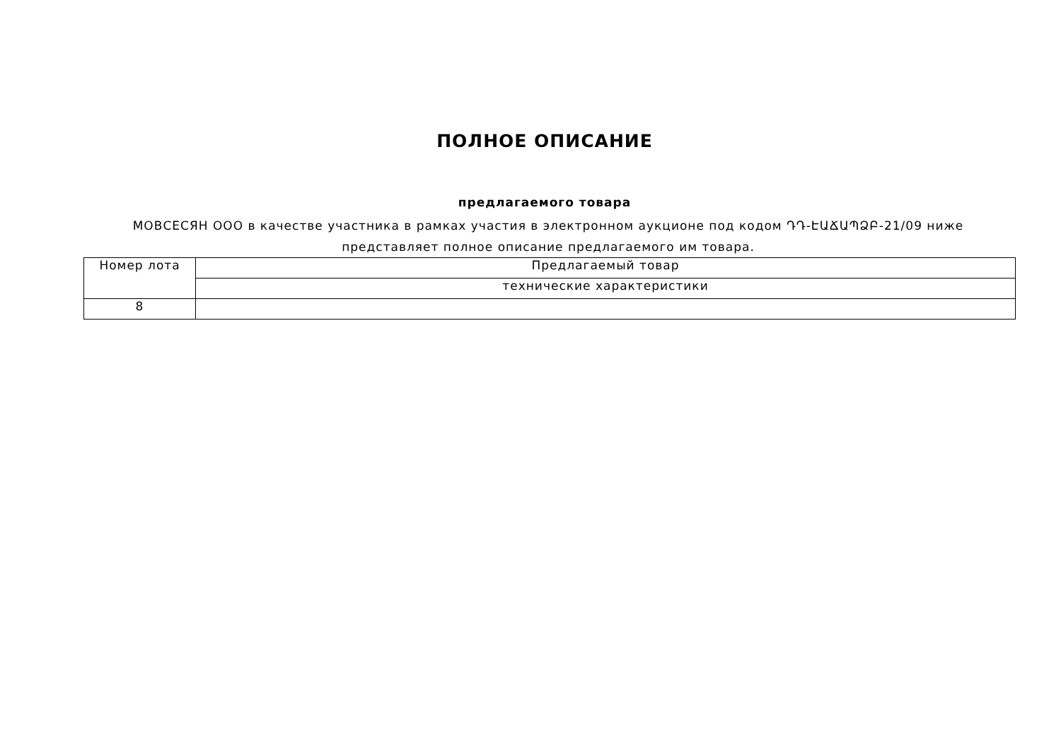ПОЛНОЕ ОПИСАНИЕ
предлагаемого товара
МОВСЕСЯН ООО в качестве участника в рамках участия в электронном аукционе под кодом ԴԴ-ԷԱՃԱՊՁԲ-21/09 ниже представляет полное описание предлагаемого им товара.
| Номер лота | Предлагаемый товар |
| | технические характеристики |
| 8 | |